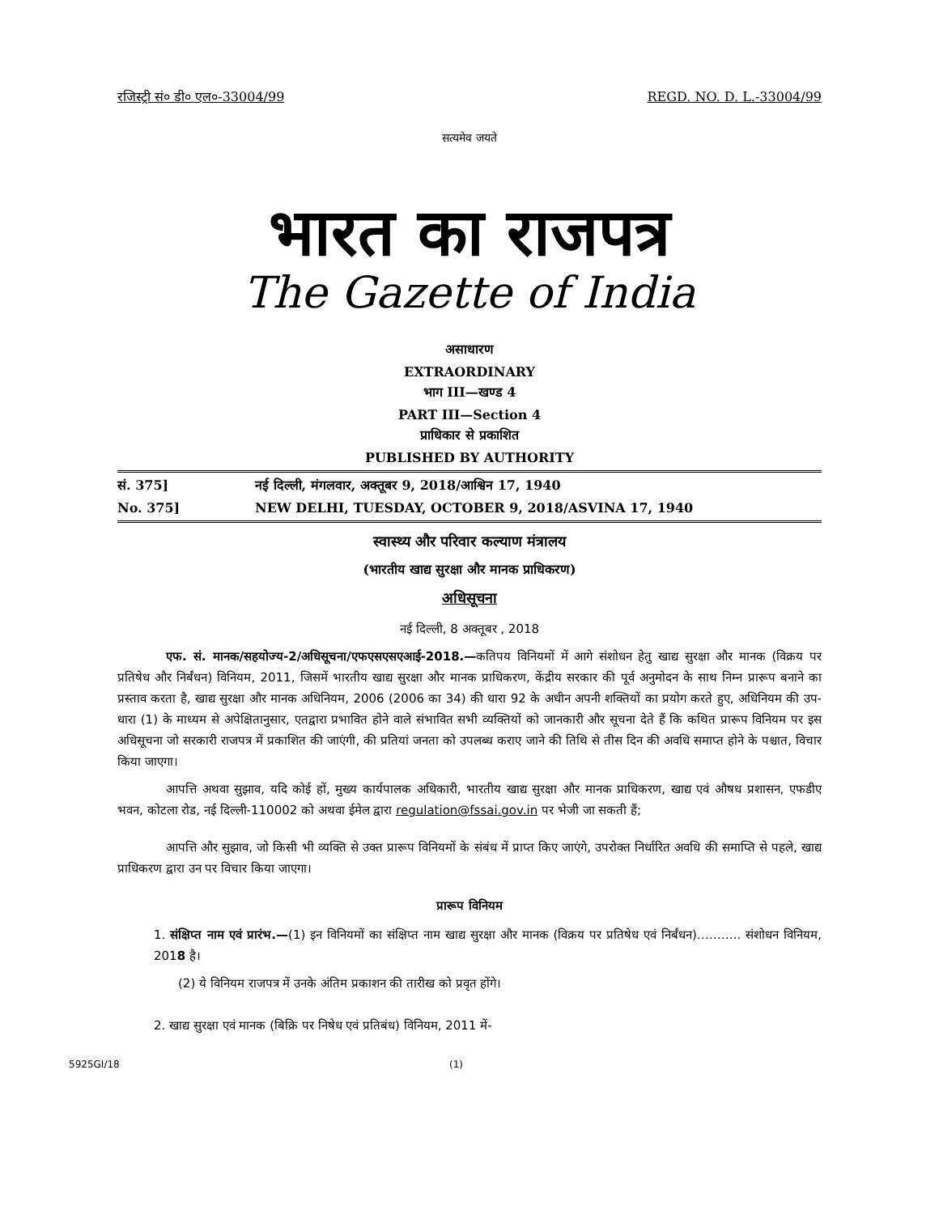रजिस्ट्री सं० डी० एल०-33004/99 REGD. NO. D. L.-33004/99
सत्यमेव जयते
भारत का राजपत्र
The Gazette of India
असाधारण
EXTRAORDINARY
भाग III—खण्ड 4
PART III—Section 4
प्राधिकार से प्रकाशित
PUBLISHED BY AUTHORITY
सं. 375] नई दिल्ली, मंगलवार, अक्तूबर 9, 2018/आश्विन 17, 1940
No. 375] NEW DELHI, TUESDAY, OCTOBER 9, 2018/ASVINA 17, 1940
स्वास्थ्य और परिवार कल्याण मंत्रालय
(भारतीय खाद्य सुरक्षा और मानक प्राधिकरण)
अधिसूचना
नई दिल्ली, 8 अक्तूबर , 2018
एफ. सं. मानक/सहयोज्य-2/अधिसूचना/एफएसएसएआई-2018.—कतिपय विनियमों में आगे संशोधन हेतु खाद्य सुरक्षा और मानक (विक्रय पर प्रतिषेध और निर्बंधन) विनियम, 2011, जिसमें भारतीय खाद्य सुरक्षा और मानक प्राधिकरण, केंद्रीय सरकार की पूर्व अनुमोदन के साथ निम्न प्रारूप बनाने का प्रस्ताव करता है, खाद्य सुरक्षा और मानक अधिनियम, 2006 (2006 का 34) की धारा 92 के अधीन अपनी शक्तियों का प्रयोग करते हुए, अधिनियम की उप-धारा (1) के माध्यम से अपेक्षितानुसार, एतद्वारा प्रभावित होने वाले संभावित सभी व्यक्तियों को जानकारी और सूचना देते हैं कि कथित प्रारूप विनियम पर इस अधिसूचना जो सरकारी राजपत्र में प्रकाशित की जाएंगी, की प्रतियां जनता को उपलब्ध कराए जाने की तिथि से तीस दिन की अवधि समाप्त होने के पश्चात, विचार किया जाएगा।
आपत्ति अथवा सुझाव, यदि कोई हों, मुख्य कार्यपालक अधिकारी, भारतीय खाद्य सुरक्षा और मानक प्राधिकरण, खाद्य एवं औषध प्रशासन, एफडीए भवन, कोटला रोड, नई दिल्ली-110002 को अथवा ईमेल द्वारा regulation@fssai.gov.in पर भेजी जा सकती हैं;
आपत्ति और सुझाव, जो किसी भी व्यक्ति से उक्त प्रारूप विनियमों के संबंध में प्राप्त किए जाएंगे, उपरोक्त निर्धारित अवधि की समाप्ति से पहले, खाद्य प्राधिकरण द्वारा उन पर विचार किया जाएगा।
प्रारूप विनियम
1. संक्षिप्त नाम एवं प्रारंभ.—(1) इन विनियमों का संक्षिप्त नाम खाद्य सुरक्षा और मानक (विक्रय पर प्रतिषेध एवं निर्बंधन)……….. संशोधन विनियम, 2018 है।
(2) ये विनियम राजपत्र में उनके अंतिम प्रकाशन की तारीख को प्रवृत होंगे।
2. खाद्य सुरक्षा एवं मानक (बिक्रि पर निषेध एवं प्रतिबंध) विनियम, 2011 में-
5925GI/18 (1)